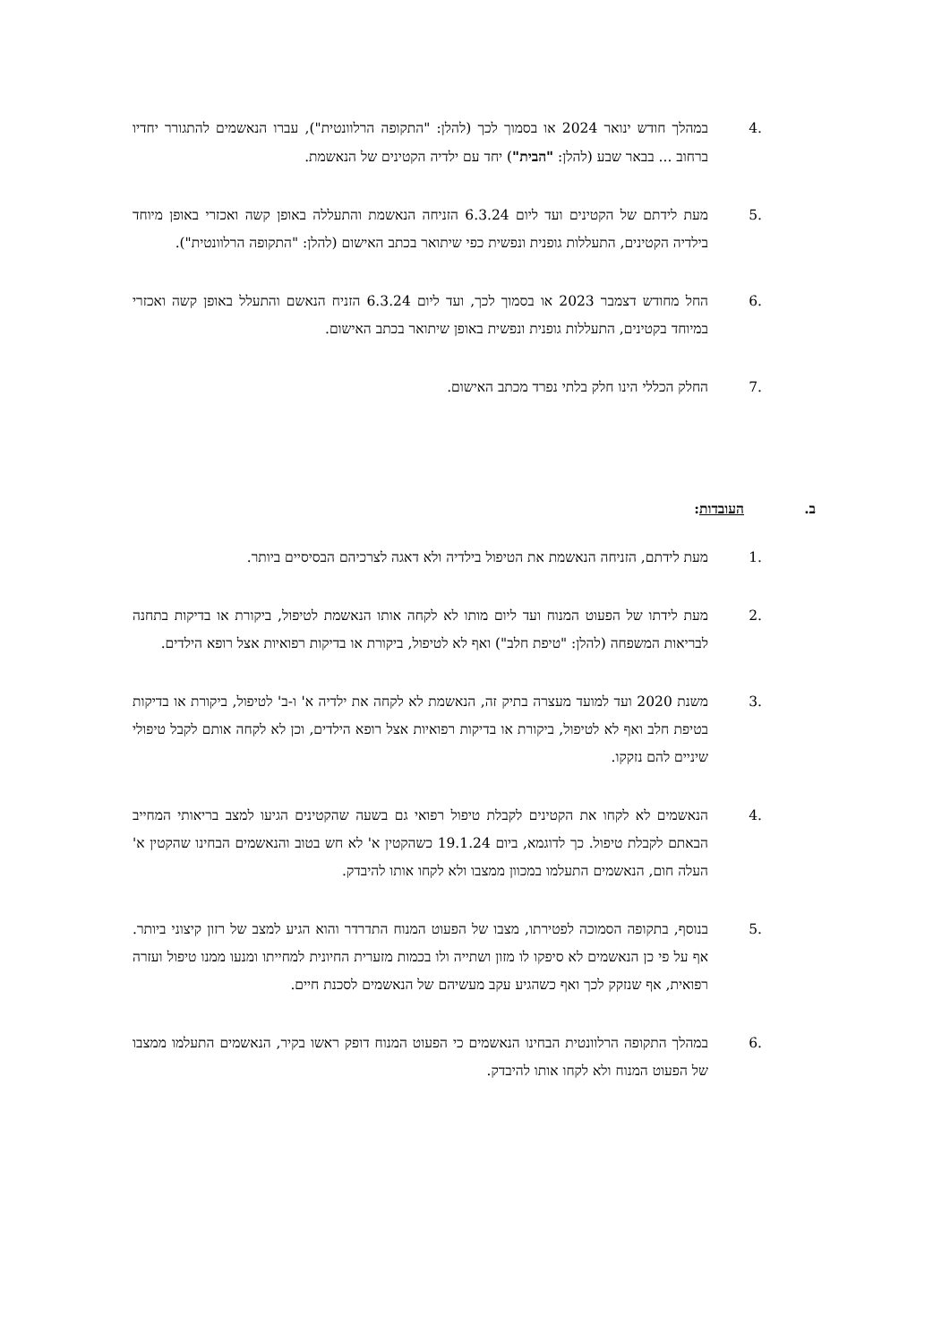.4 במהלך חודש ינואר 2024 או בסמוך לכך (להלן: "התקופה הרלוונטית"), עברו הנאשמים להתגורר יחדיו ברחוב ... בבאר שבע (להלן: "הבית") יחד עם ילדיה הקטינים של הנאשמת.
.5 מעת לידתם של הקטינים ועד ליום 6.3.24 הזניחה הנאשמת והתעללה באופן קשה ואכזרי באופן מיוחד בילדיה הקטינים, התעללות גופנית ונפשית כפי שיתואר בכתב האישום (להלן: "התקופה הרלוונטית").
.6 החל מחודש דצמבר 2023 או בסמוך לכך, ועד ליום 6.3.24 הזניח הנאשם והתעלל באופן קשה ואכזרי במיוחד בקטינים, התעללות גופנית ונפשית באופן שיתואר בכתב האישום.
.7 החלק הכללי הינו חלק בלתי נפרד מכתב האישום.
ב. העובדות:
.1 מעת לידתם, הזניחה הנאשמת את הטיפול בילדיה ולא דאגה לצרכיהם הבסיסיים ביותר.
.2 מעת לידתו של הפעוט המנוח ועד ליום מותו לא לקחה אותו הנאשמת לטיפול, ביקורת או בדיקות בתחנה לבריאות המשפחה (להלן: "טיפת חלב") ואף לא לטיפול, ביקורת או בדיקות רפואיות אצל רופא הילדים.
.3 משנת 2020 ועד למועד מעצרה בתיק זה, הנאשמת לא לקחה את ילדיה א' ו-ב' לטיפול, ביקורת או בדיקות בטיפת חלב ואף לא לטיפול, ביקורת או בדיקות רפואיות אצל רופא הילדים, וכן לא לקחה אותם לקבל טיפולי שיניים להם נזקקו.
.4 הנאשמים לא לקחו את הקטינים לקבלת טיפול רפואי גם בשעה שהקטינים הגיעו למצב בריאותי המחייב הבאתם לקבלת טיפול. כך לדוגמא, ביום 19.1.24 כשהקטין א' לא חש בטוב והנאשמים הבחינו שהקטין א' העלה חום, הנאשמים התעלמו במכוון ממצבו ולא לקחו אותו להיבדק.
.5 בנוסף, בתקופה הסמוכה לפטירתו, מצבו של הפעוט המנוח התדרדר והוא הגיע למצב של רזון קיצוני ביותר. אף על פי כן הנאשמים לא סיפקו לו מזון ושתייה ולו בכמות מזערית החיונית למחייתו ומנעו ממנו טיפול ועזרה רפואית, אף שנזקק לכך ואף כשהגיע עקב מעשיהם של הנאשמים לסכנת חיים.
.6 במהלך התקופה הרלוונטית הבחינו הנאשמים כי הפעוט המנוח דופק ראשו בקיר, הנאשמים התעלמו ממצבו של הפעוט המנוח ולא לקחו אותו להיבדק.